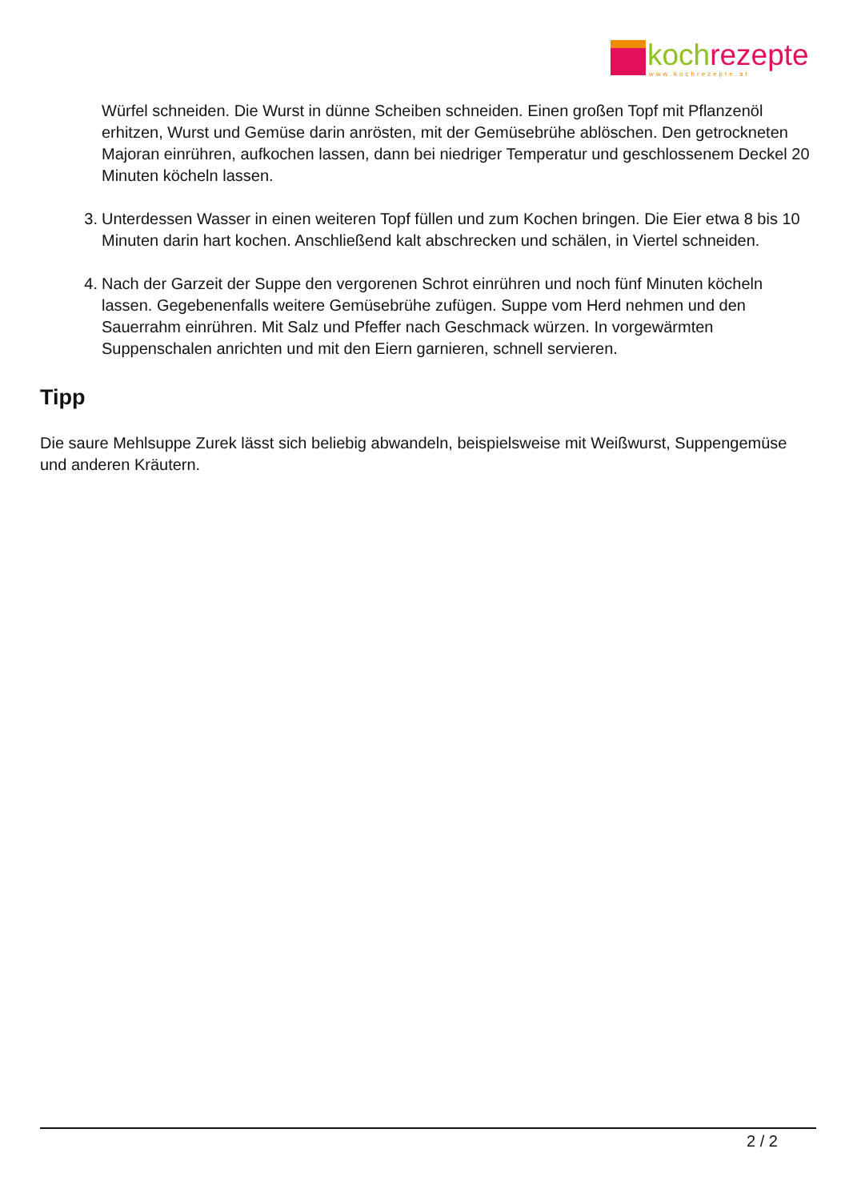koch rezepte
www.kochrezepte.at
Würfel schneiden. Die Wurst in dünne Scheiben schneiden. Einen großen Topf mit Pflanzenöl erhitzen, Wurst und Gemüse darin anrösten, mit der Gemüsebrühe ablöschen. Den getrockneten Majoran einrühren, aufkochen lassen, dann bei niedriger Temperatur und geschlossenem Deckel 20 Minuten köcheln lassen.
3. Unterdessen Wasser in einen weiteren Topf füllen und zum Kochen bringen. Die Eier etwa 8 bis 10 Minuten darin hart kochen. Anschließend kalt abschrecken und schälen, in Viertel schneiden.
4. Nach der Garzeit der Suppe den vergorenen Schrot einrühren und noch fünf Minuten köcheln lassen. Gegebenenfalls weitere Gemüsebrühe zufügen. Suppe vom Herd nehmen und den Sauerrahm einrühren. Mit Salz und Pfeffer nach Geschmack würzen. In vorgewärmten Suppenschalen anrichten und mit den Eiern garnieren, schnell servieren.
Tipp
Die saure Mehlsuppe Zurek lässt sich beliebig abwandeln, beispielsweise mit Weißwurst, Suppengemüse und anderen Kräutern.
2 / 2